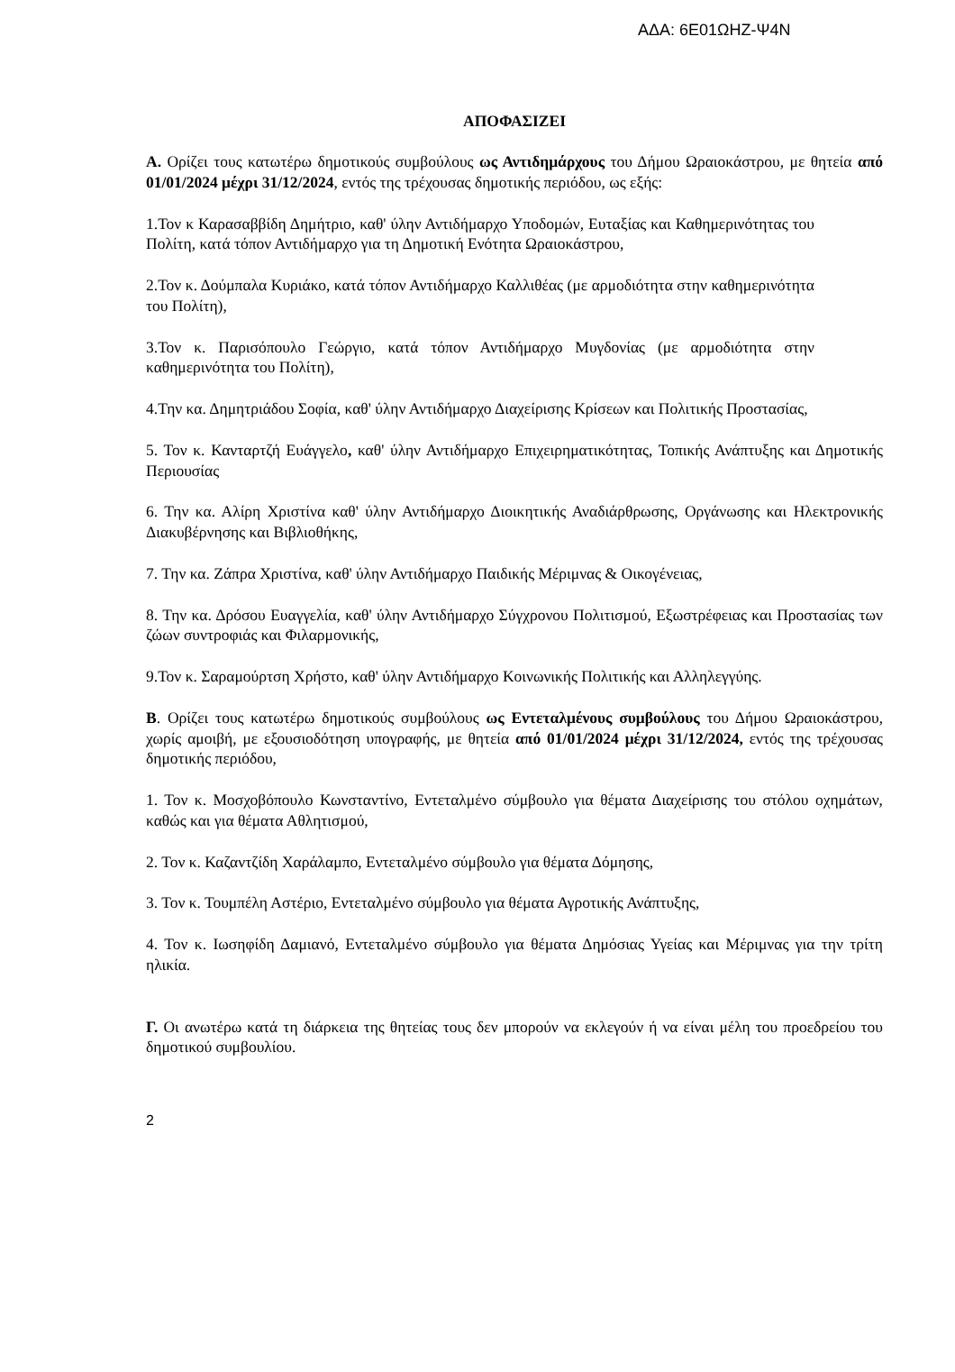ΑΔΑ: 6Ε01ΩΗΖ-Ψ4Ν
ΑΠΟΦΑΣΙΖΕΙ
Α. Ορίζει τους κατωτέρω δημοτικούς συμβούλους ως Αντιδημάρχους του Δήμου Ωραιοκάστρου, με θητεία από 01/01/2024 μέχρι 31/12/2024, εντός της τρέχουσας δημοτικής περιόδου, ως εξής:
1.Τον κ Καρασαββίδη Δημήτριο, καθ' ύλην Αντιδήμαρχο Υποδομών, Ευταξίας και Καθημερινότητας του Πολίτη, κατά τόπον Αντιδήμαρχο για τη Δημοτική Ενότητα Ωραιοκάστρου,
2.Τον κ. Δούμπαλα Κυριάκο, κατά τόπον Αντιδήμαρχο Καλλιθέας (με αρμοδιότητα στην καθημερινότητα του Πολίτη),
3.Τον κ. Παρισόπουλο Γεώργιο, κατά τόπον Αντιδήμαρχο Μυγδονίας (με αρμοδιότητα στην καθημερινότητα του Πολίτη),
4.Την κα. Δημητριάδου Σοφία, καθ' ύλην Αντιδήμαρχο Διαχείρισης Κρίσεων και Πολιτικής Προστασίας,
5. Τον κ. Κανταρτζή Ευάγγελο, καθ' ύλην Αντιδήμαρχο Επιχειρηματικότητας, Τοπικής Ανάπτυξης και Δημοτικής Περιουσίας
6. Την κα. Αλίρη Χριστίνα καθ' ύλην Αντιδήμαρχο Διοικητικής Αναδιάρθρωσης, Οργάνωσης και Ηλεκτρονικής Διακυβέρνησης και Βιβλιοθήκης,
7. Την κα. Ζάπρα Χριστίνα, καθ' ύλην Αντιδήμαρχο Παιδικής Μέριμνας & Οικογένειας,
8. Την κα. Δρόσου Ευαγγελία, καθ' ύλην Αντιδήμαρχο Σύγχρονου Πολιτισμού, Εξωστρέφειας και Προστασίας των ζώων συντροφιάς και Φιλαρμονικής,
9.Τον κ. Σαραμούρτση Χρήστο, καθ' ύλην Αντιδήμαρχο Κοινωνικής Πολιτικής και Αλληλεγγύης.
Β. Ορίζει τους κατωτέρω δημοτικούς συμβούλους ως Εντεταλμένους συμβούλους του Δήμου Ωραιοκάστρου, χωρίς αμοιβή, με εξουσιοδότηση υπογραφής, με θητεία από 01/01/2024 μέχρι 31/12/2024, εντός της τρέχουσας δημοτικής περιόδου,
1. Τον κ. Μοσχοβόπουλο Κωνσταντίνο, Εντεταλμένο σύμβουλο για θέματα Διαχείρισης του στόλου οχημάτων, καθώς και για θέματα Αθλητισμού,
2. Τον κ. Καζαντζίδη Χαράλαμπο, Εντεταλμένο σύμβουλο για θέματα Δόμησης,
3. Τον κ. Τουμπέλη Αστέριο, Εντεταλμένο σύμβουλο για θέματα Αγροτικής Ανάπτυξης,
4. Τον κ. Ιωσηφίδη Δαμιανό, Εντεταλμένο σύμβουλο για θέματα Δημόσιας Υγείας και Μέριμνας για την τρίτη ηλικία.
Γ. Οι ανωτέρω κατά τη διάρκεια της θητείας τους δεν μπορούν να εκλεγούν ή να είναι μέλη του προεδρείου του δημοτικού συμβουλίου.
2